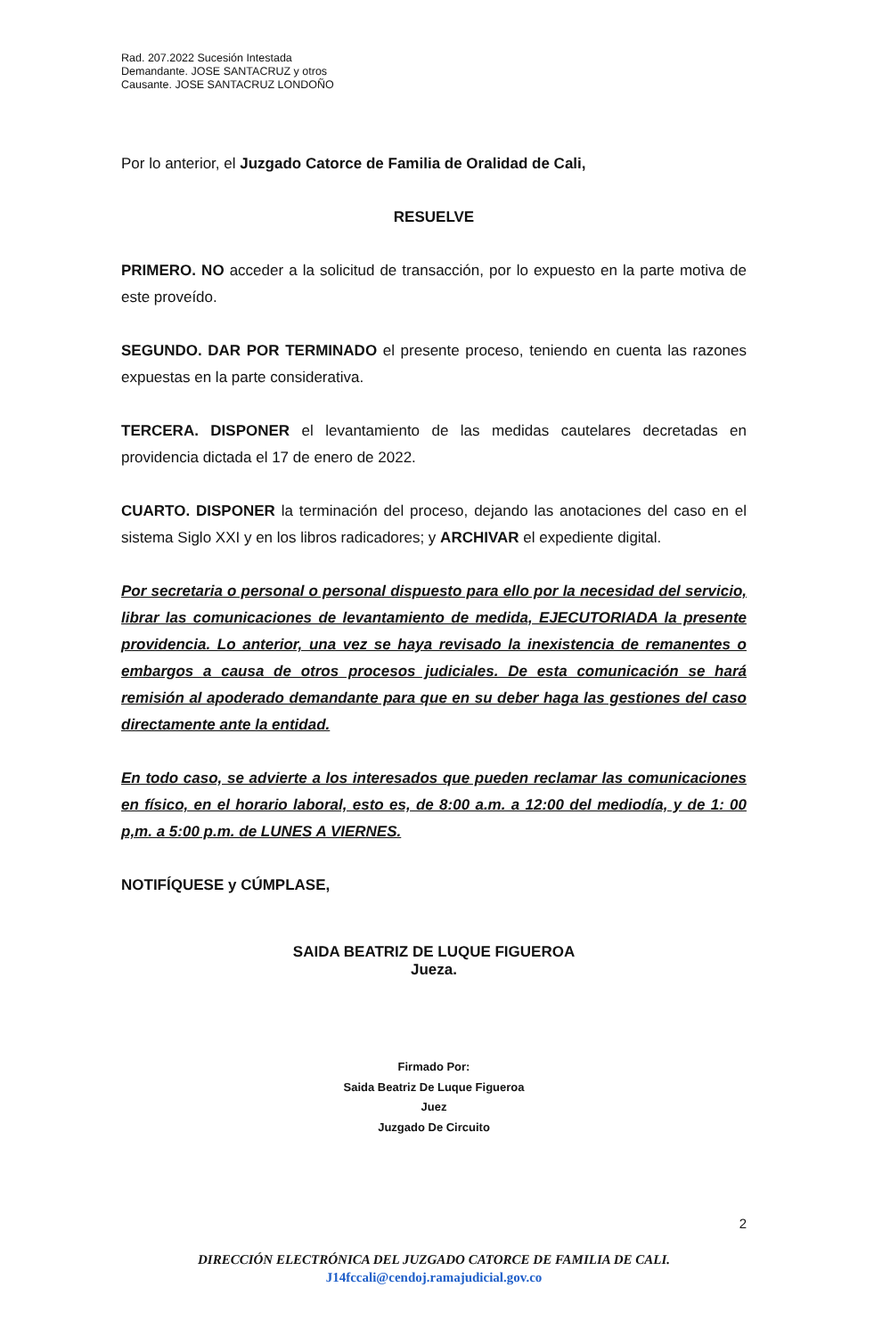Rad. 207.2022 Sucesión Intestada
Demandante. JOSE SANTACRUZ y otros
Causante. JOSE SANTACRUZ LONDOÑO
Por lo anterior, el Juzgado Catorce de Familia de Oralidad de Cali,
RESUELVE
PRIMERO. NO acceder a la solicitud de transacción, por lo expuesto en la parte motiva de este proveído.
SEGUNDO. DAR POR TERMINADO el presente proceso, teniendo en cuenta las razones expuestas en la parte considerativa.
TERCERA. DISPONER el levantamiento de las medidas cautelares decretadas en providencia dictada el 17 de enero de 2022.
CUARTO. DISPONER la terminación del proceso, dejando las anotaciones del caso en el sistema Siglo XXI y en los libros radicadores; y ARCHIVAR el expediente digital.
Por secretaria o personal o personal dispuesto para ello por la necesidad del servicio, librar las comunicaciones de levantamiento de medida, EJECUTORIADA la presente providencia. Lo anterior, una vez se haya revisado la inexistencia de remanentes o embargos a causa de otros procesos judiciales. De esta comunicación se hará remisión al apoderado demandante para que en su deber haga las gestiones del caso directamente ante la entidad.
En todo caso, se advierte a los interesados que pueden reclamar las comunicaciones en físico, en el horario laboral, esto es, de 8:00 a.m. a 12:00 del mediodía, y de 1: 00 p,m. a 5:00 p.m. de LUNES A VIERNES.
NOTIFÍQUESE y CÚMPLASE,
SAIDA BEATRIZ DE LUQUE FIGUEROA
Jueza.
Firmado Por:
Saida Beatriz De Luque Figueroa
Juez
Juzgado De Circuito
2
DIRECCIÓN ELECTRÓNICA DEL JUZGADO CATORCE DE FAMILIA DE CALI.
J14fccali@cendoj.ramajudicial.gov.co